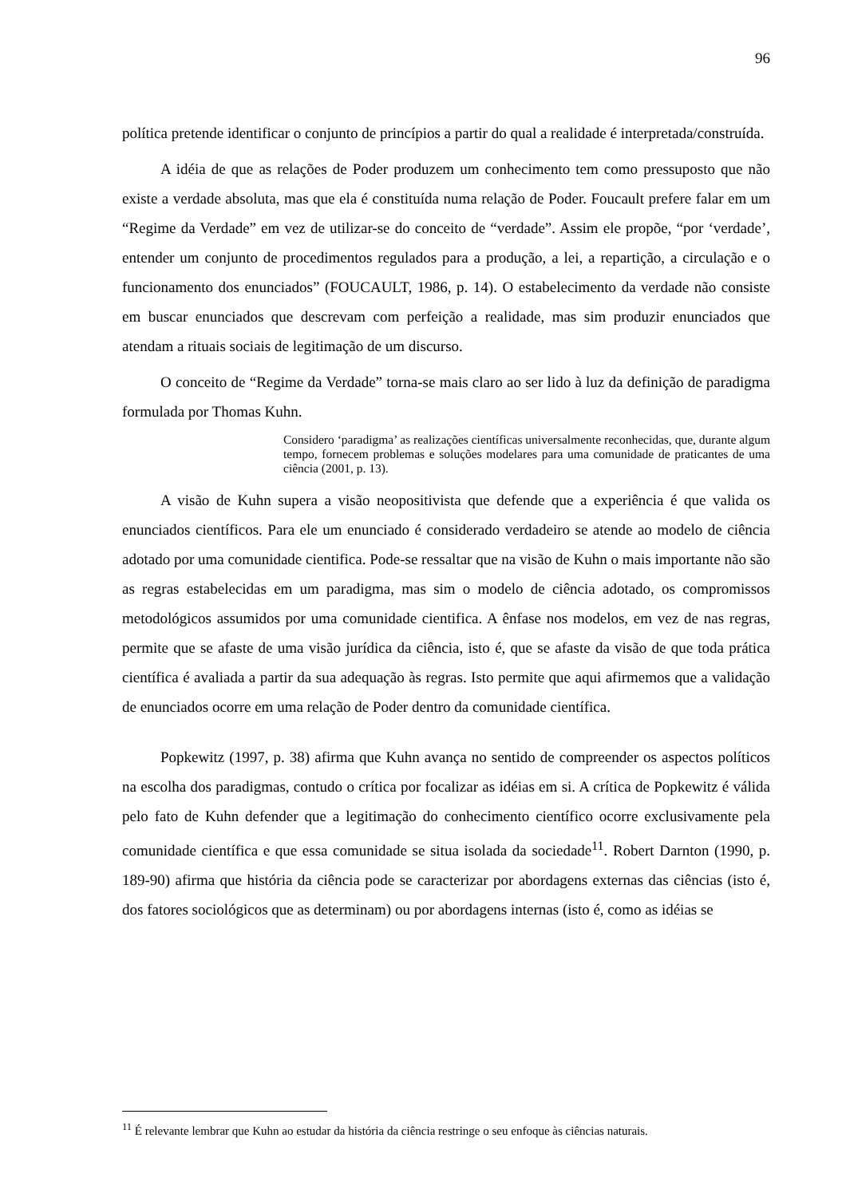96
política pretende identificar o conjunto de princípios a partir do qual a realidade é interpretada/construída.
A idéia de que as relações de Poder produzem um conhecimento tem como pressuposto que não existe a verdade absoluta, mas que ela é constituída numa relação de Poder. Foucault prefere falar em um “Regime da Verdade” em vez de utilizar-se do conceito de “verdade”. Assim ele propõe, “por ‘verdade’, entender um conjunto de procedimentos regulados para a produção, a lei, a repartição, a circulação e o funcionamento dos enunciados” (FOUCAULT, 1986, p. 14). O estabelecimento da verdade não consiste em buscar enunciados que descrevam com perfeição a realidade, mas sim produzir enunciados que atendam a rituais sociais de legitimação de um discurso.
O conceito de “Regime da Verdade” torna-se mais claro ao ser lido à luz da definição de paradigma formulada por Thomas Kuhn.
Considero ‘paradigma’ as realizações científicas universalmente reconhecidas, que, durante algum tempo, fornecem problemas e soluções modelares para uma comunidade de praticantes de uma ciência (2001, p. 13).
A visão de Kuhn supera a visão neopositivista que defende que a experiência é que valida os enunciados científicos. Para ele um enunciado é considerado verdadeiro se atende ao modelo de ciência adotado por uma comunidade cientifica. Pode-se ressaltar que na visão de Kuhn o mais importante não são as regras estabelecidas em um paradigma, mas sim o modelo de ciência adotado, os compromissos metodológicos assumidos por uma comunidade cientifica. A ênfase nos modelos, em vez de nas regras, permite que se afaste de uma visão jurídica da ciência, isto é, que se afaste da visão de que toda prática científica é avaliada a partir da sua adequação às regras. Isto permite que aqui afirmemos que a validação de enunciados ocorre em uma relação de Poder dentro da comunidade científica.
Popkewitz (1997, p. 38) afirma que Kuhn avança no sentido de compreender os aspectos políticos na escolha dos paradigmas, contudo o crítica por focalizar as idéias em si. A crítica de Popkewitz é válida pelo fato de Kuhn defender que a legitimação do conhecimento científico ocorre exclusivamente pela comunidade científica e que essa comunidade se situa isolada da sociedade<sup>11</sup>. Robert Darnton (1990, p. 189-90) afirma que história da ciência pode se caracterizar por abordagens externas das ciências (isto é, dos fatores sociológicos que as determinam) ou por abordagens internas (isto é, como as idéias se
<sup>11</sup> É relevante lembrar que Kuhn ao estudar da história da ciência restringe o seu enfoque às ciências naturais.